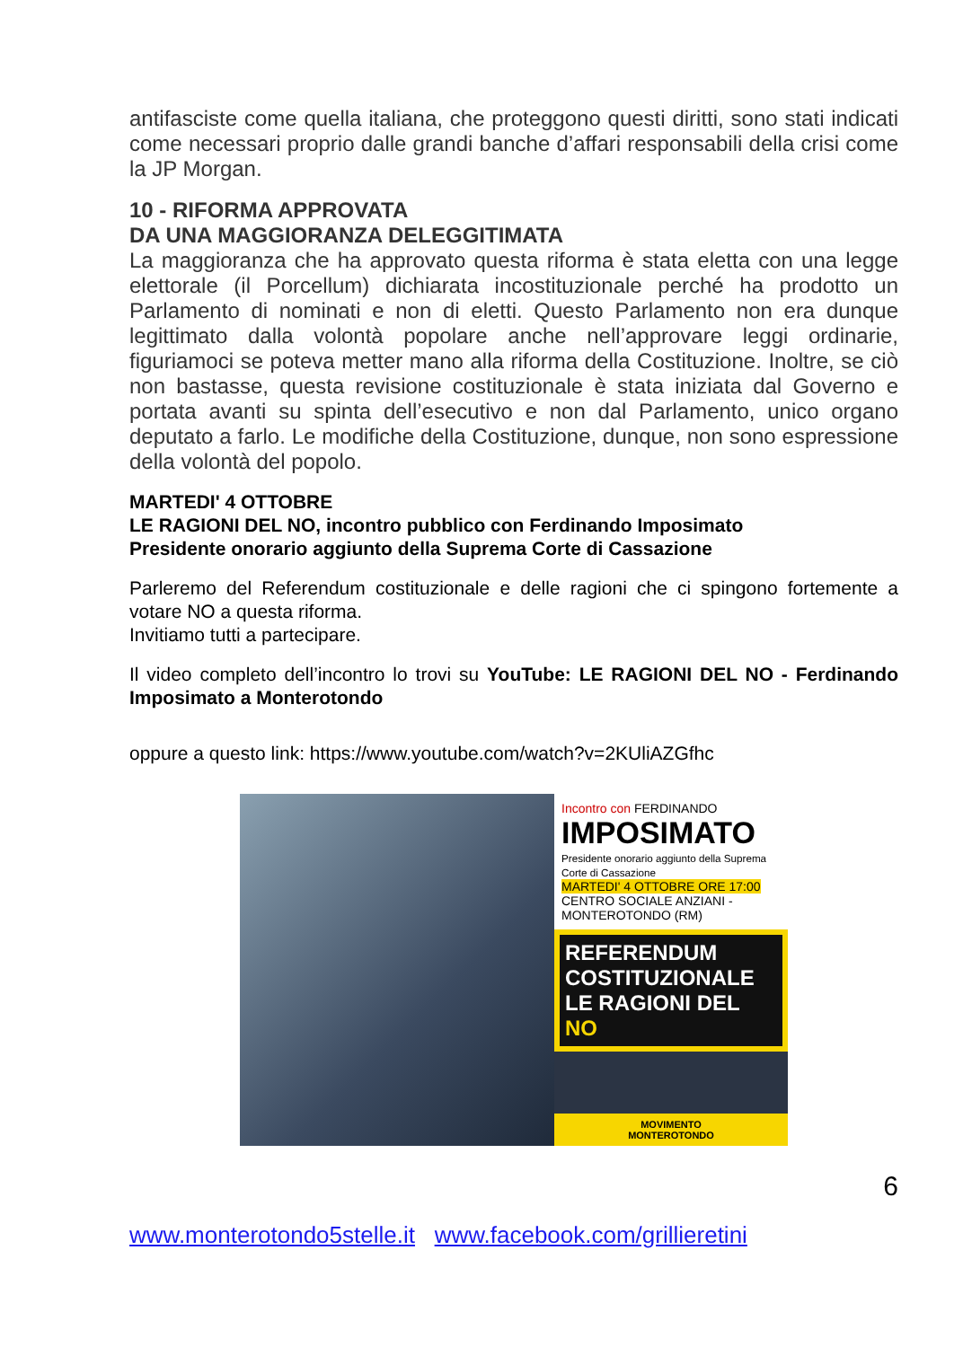antifasciste come quella italiana, che proteggono questi diritti, sono stati indicati come necessari proprio dalle grandi banche d’affari responsabili della crisi come la JP Morgan.
10 - RIFORMA APPROVATA
DA UNA MAGGIORANZA DELEGGITIMATA
La maggioranza che ha approvato questa riforma è stata eletta con una legge elettorale (il Porcellum) dichiarata incostituzionale perché ha prodotto un Parlamento di nominati e non di eletti. Questo Parlamento non era dunque legittimato dalla volontà popolare anche nell’approvare leggi ordinarie, figuriamoci se poteva metter mano alla riforma della Costituzione. Inoltre, se ciò non bastasse, questa revisione costituzionale è stata iniziata dal Governo e portata avanti su spinta dell’esecutivo e non dal Parlamento, unico organo deputato a farlo. Le modifiche della Costituzione, dunque, non sono espressione della volontà del popolo.
MARTEDI' 4 OTTOBRE
LE RAGIONI DEL NO, incontro pubblico con Ferdinando Imposimato
Presidente onorario aggiunto della Suprema Corte di Cassazione
Parleremo del Referendum costituzionale e delle ragioni che ci spingono fortemente a votare NO a questa riforma.
Invitiamo tutti a partecipare.
Il video completo dell’incontro lo trovi su YouTube: LE RAGIONI DEL NO - Ferdinando Imposimato a Monterotondo
oppure a questo link: https://www.youtube.com/watch?v=2KUliAZGfhc
Incontro con FERDINANDO
IMPOSIMATO
Presidente onorario aggiunto della Suprema Corte di Cassazione
MARTEDI' 4 OTTOBRE ORE 17:00
CENTRO SOCIALE ANZIANI - MONTEROTONDO (RM)
REFERENDUM COSTITUZIONALE
LE RAGIONI DEL NO
MOVIMENTO
MONTEROTONDO
6
www.monterotondo5stelle.it www.facebook.com/grillieretini